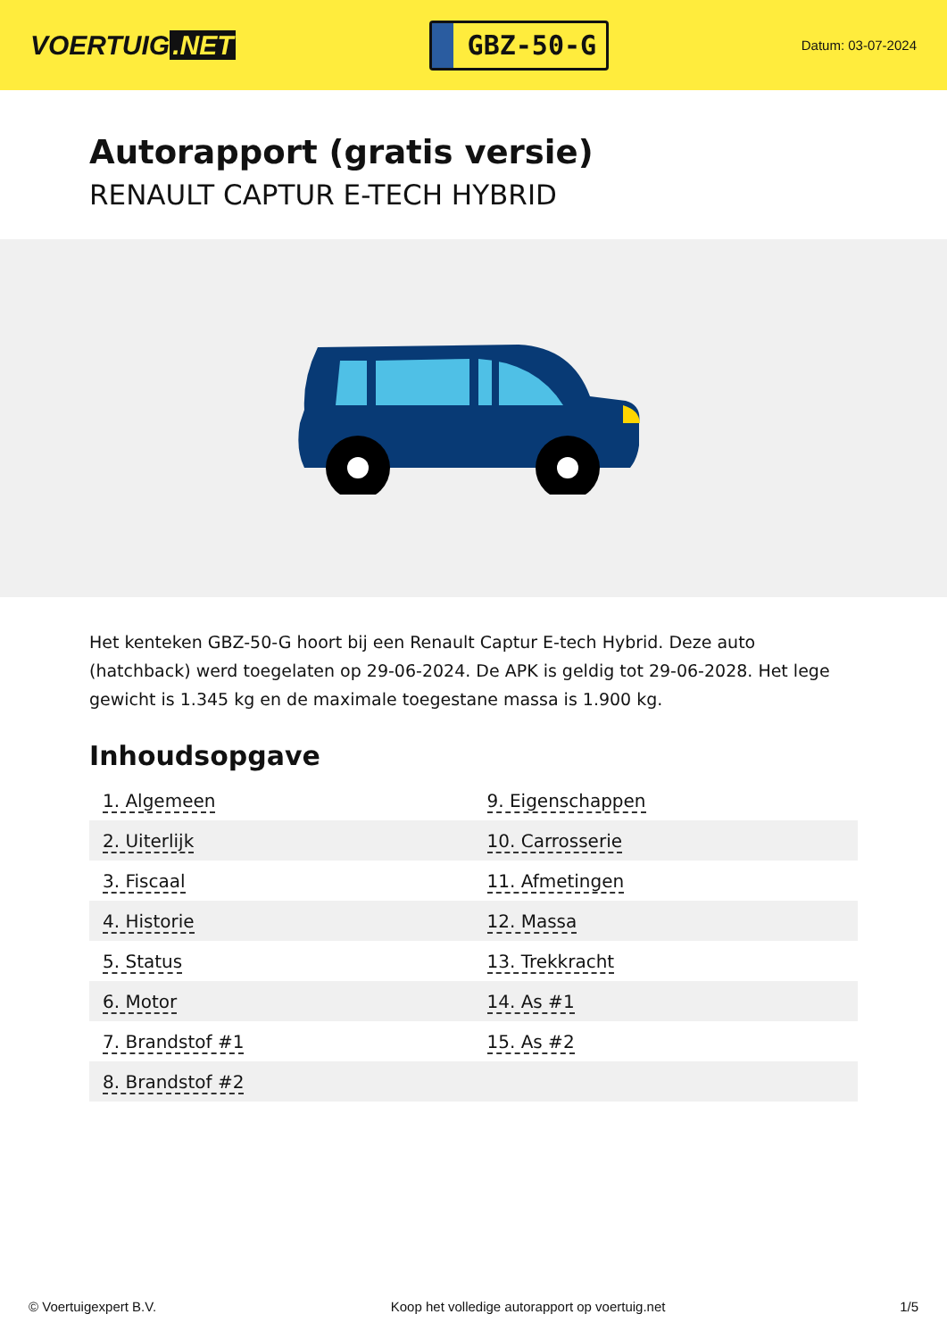VOERTUIG.NET
GBZ-50-G
Datum: 03-07-2024
Autorapport (gratis versie)
RENAULT CAPTUR E-TECH HYBRID
Het kenteken GBZ-50-G hoort bij een Renault Captur E-tech Hybrid. Deze auto (hatchback) werd toegelaten op 29-06-2024. De APK is geldig tot 29-06-2028. Het lege gewicht is 1.345 kg en de maximale toegestane massa is 1.900 kg.
Inhoudsopgave
| 1. Algemeen | 9. Eigenschappen |
| 2. Uiterlijk | 10. Carrosserie |
| 3. Fiscaal | 11. Afmetingen |
| 4. Historie | 12. Massa |
| 5. Status | 13. Trekkracht |
| 6. Motor | 14. As #1 |
| 7. Brandstof #1 | 15. As #2 |
| 8. Brandstof #2 | |
© Voertuigexpert B.V. Koop het volledige autorapport op voertuig.net 1/5